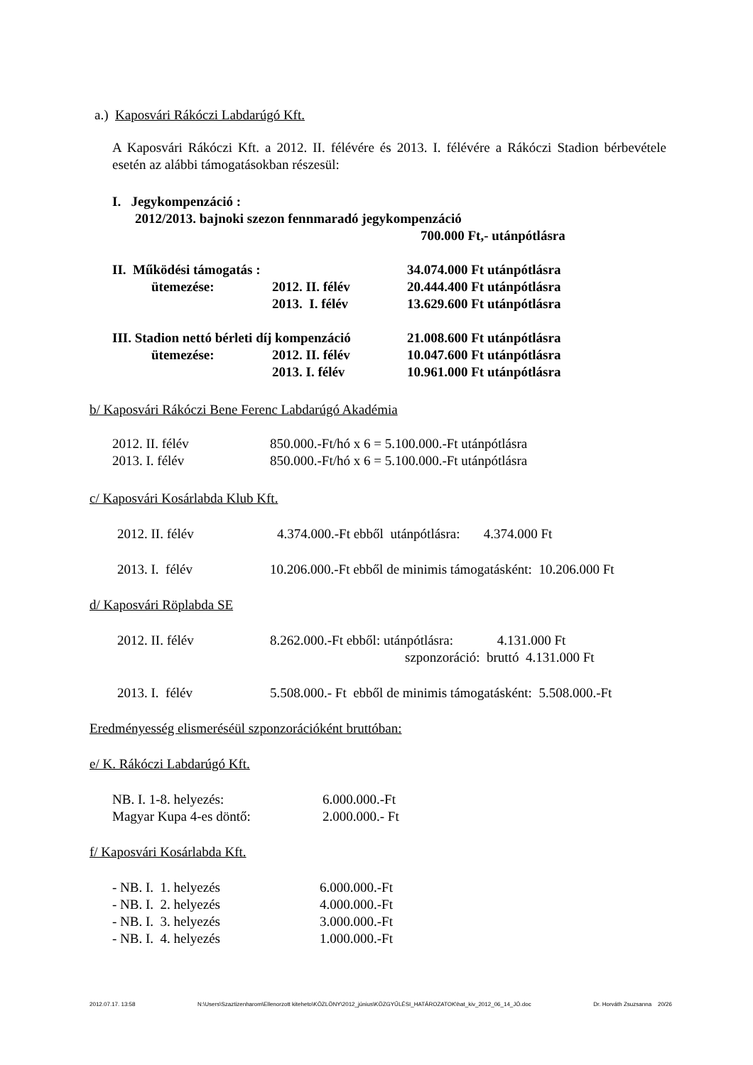a.) Kaposvári Rákóczi Labdarúgó Kft.
A Kaposvári Rákóczi Kft. a 2012. II. félévére és 2013. I. félévére a Rákóczi Stadion bérbevétele esetén az alábbi támogatásokban részesül:
I. Jegykompenzáció :
2012/2013. bajnoki szezon fennmaradó jegykompenzáció
700.000 Ft,- utánpótlásra
| II. Működési támogatás : | | 34.074.000 Ft utánpótlásra |
| ütemezése: | 2012. II. félév | 20.444.400 Ft utánpótlásra |
| | 2013. I. félév | 13.629.600 Ft utánpótlásra |
| III. Stadion nettó bérleti díj kompenzáció | | 21.008.600 Ft utánpótlásra |
| ütemezése: | 2012. II. félév | 10.047.600 Ft utánpótlásra |
| | 2013. I. félév | 10.961.000 Ft utánpótlásra |
b/ Kaposvári Rákóczi Bene Ferenc Labdarúgó Akadémia
| 2012. II. félév | 850.000.-Ft/hó x 6 = 5.100.000.-Ft utánpótlásra |
| 2013. I. félév | 850.000.-Ft/hó x 6 = 5.100.000.-Ft utánpótlásra |
c/ Kaposvári Kosárlabda Klub Kft.
2012. II. félév 4.374.000.-Ft ebből utánpótlásra: 4.374.000 Ft
2013. I. félév 10.206.000.-Ft ebből de minimis támogatásként: 10.206.000 Ft
d/ Kaposvári Röplabda SE
2012. II. félév 8.262.000.-Ft ebből: utánpótlásra: 4.131.000 Ft
szponzoráció: bruttó 4.131.000 Ft
2013. I. félév 5.508.000.- Ft ebből de minimis támogatásként: 5.508.000.-Ft
Eredményesség elismeréséül szponzorációként bruttóban:
e/ K. Rákóczi Labdarúgó Kft.
| NB. I. 1-8. helyezés: | 6.000.000.-Ft |
| Magyar Kupa 4-es döntő: | 2.000.000.- Ft |
f/ Kaposvári Kosárlabda Kft.
| - NB. I. 1. helyezés | 6.000.000.-Ft |
| - NB. I. 2. helyezés | 4.000.000.-Ft |
| - NB. I. 3. helyezés | 3.000.000.-Ft |
| - NB. I. 4. helyezés | 1.000.000.-Ft |
2012.07.17. 13:58 N:\Users\Szaztizenharom\Ellenorzott kiteheto\KÖZLÖNY\2012_június\KÖZGYŰLÉSI_HATÁROZATOK\hat_kiv_2012_06_14_JÓ.doc Dr. Horváth Zsuzsanna 20/26